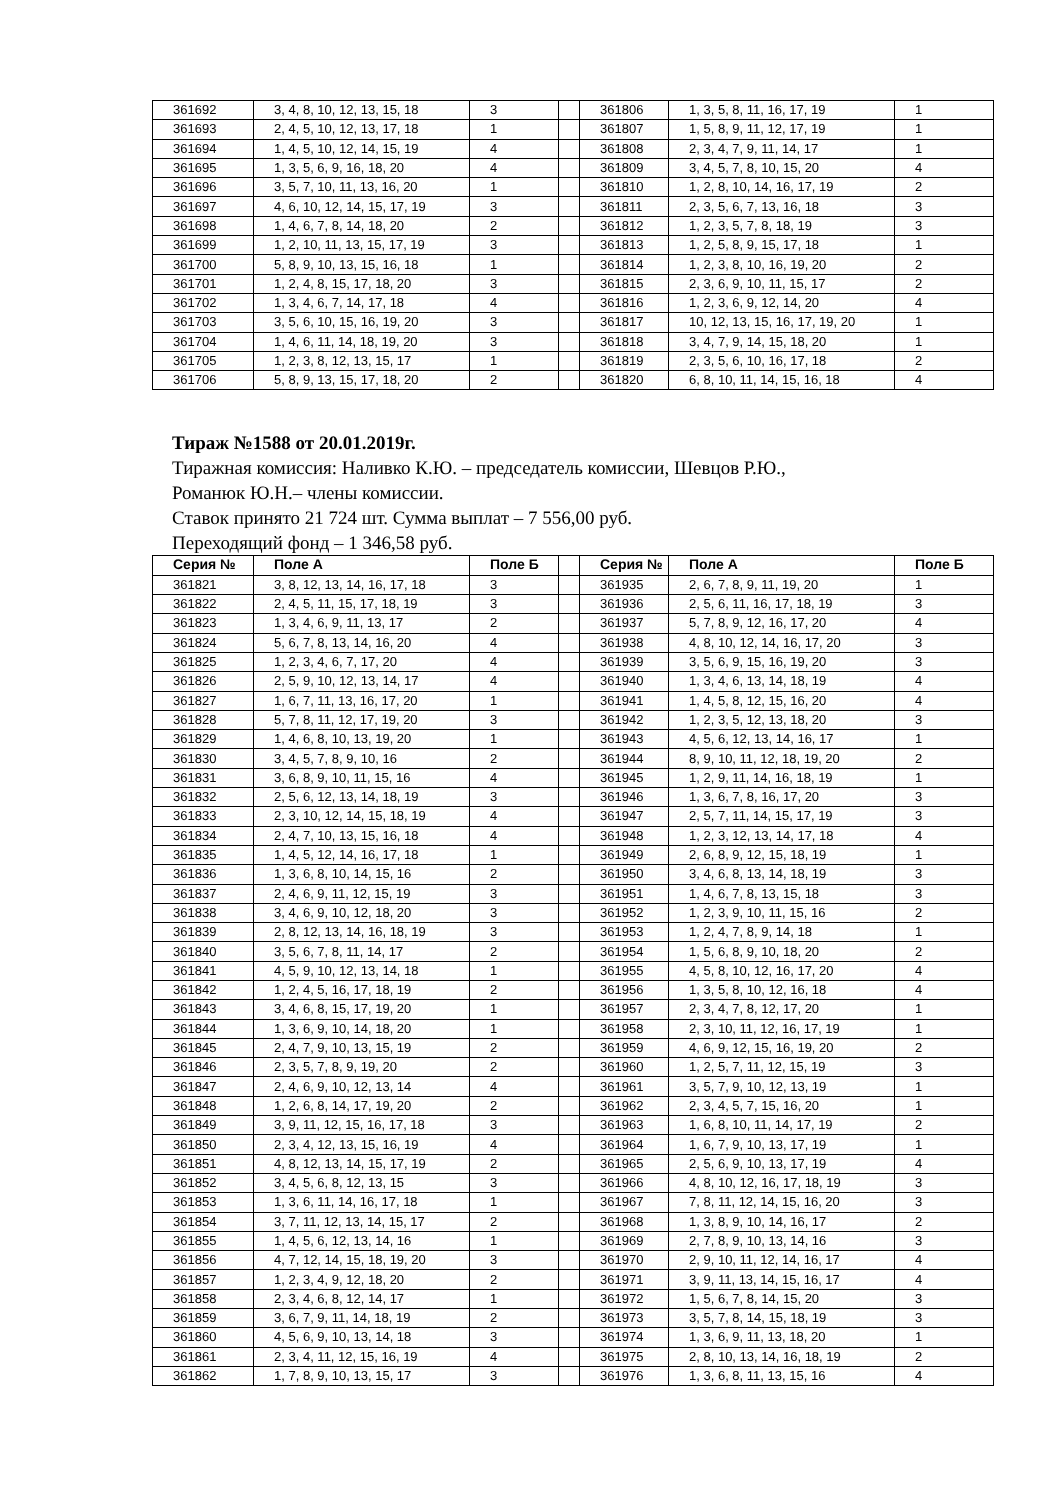| 361692 | 3, 4, 8, 10, 12, 13, 15, 18 | 3 | | 361806 | 1, 3, 5, 8, 11, 16, 17, 19 | 1 |
| 361693 | 2, 4, 5, 10, 12, 13, 17, 18 | 1 | | 361807 | 1, 5, 8, 9, 11, 12, 17, 19 | 1 |
| 361694 | 1, 4, 5, 10, 12, 14, 15, 19 | 4 | | 361808 | 2, 3, 4, 7, 9, 11, 14, 17 | 1 |
| 361695 | 1, 3, 5, 6, 9, 16, 18, 20 | 4 | | 361809 | 3, 4, 5, 7, 8, 10, 15, 20 | 4 |
| 361696 | 3, 5, 7, 10, 11, 13, 16, 20 | 1 | | 361810 | 1, 2, 8, 10, 14, 16, 17, 19 | 2 |
| 361697 | 4, 6, 10, 12, 14, 15, 17, 19 | 3 | | 361811 | 2, 3, 5, 6, 7, 13, 16, 18 | 3 |
| 361698 | 1, 4, 6, 7, 8, 14, 18, 20 | 2 | | 361812 | 1, 2, 3, 5, 7, 8, 18, 19 | 3 |
| 361699 | 1, 2, 10, 11, 13, 15, 17, 19 | 3 | | 361813 | 1, 2, 5, 8, 9, 15, 17, 18 | 1 |
| 361700 | 5, 8, 9, 10, 13, 15, 16, 18 | 1 | | 361814 | 1, 2, 3, 8, 10, 16, 19, 20 | 2 |
| 361701 | 1, 2, 4, 8, 15, 17, 18, 20 | 3 | | 361815 | 2, 3, 6, 9, 10, 11, 15, 17 | 2 |
| 361702 | 1, 3, 4, 6, 7, 14, 17, 18 | 4 | | 361816 | 1, 2, 3, 6, 9, 12, 14, 20 | 4 |
| 361703 | 3, 5, 6, 10, 15, 16, 19, 20 | 3 | | 361817 | 10, 12, 13, 15, 16, 17, 19, 20 | 1 |
| 361704 | 1, 4, 6, 11, 14, 18, 19, 20 | 3 | | 361818 | 3, 4, 7, 9, 14, 15, 18, 20 | 1 |
| 361705 | 1, 2, 3, 8, 12, 13, 15, 17 | 1 | | 361819 | 2, 3, 5, 6, 10, 16, 17, 18 | 2 |
| 361706 | 5, 8, 9, 13, 15, 17, 18, 20 | 2 | | 361820 | 6, 8, 10, 11, 14, 15, 16, 18 | 4 |
Тираж №1588 от 20.01.2019г.
Тиражная комиссия: Наливко К.Ю. – председатель комиссии, Шевцов Р.Ю.,
Романюк Ю.Н.– члены комиссии.
Ставок принято 21 724 шт. Сумма выплат – 7 556,00 руб.
Переходящий фонд – 1 346,58 руб.
| Серия № | Поле А | Поле Б | | Серия № | Поле А | Поле Б |
| --- | --- | --- | --- | --- | --- | --- |
| 361821 | 3, 8, 12, 13, 14, 16, 17, 18 | 3 | | 361935 | 2, 6, 7, 8, 9, 11, 19, 20 | 1 |
| 361822 | 2, 4, 5, 11, 15, 17, 18, 19 | 3 | | 361936 | 2, 5, 6, 11, 16, 17, 18, 19 | 3 |
| 361823 | 1, 3, 4, 6, 9, 11, 13, 17 | 2 | | 361937 | 5, 7, 8, 9, 12, 16, 17, 20 | 4 |
| 361824 | 5, 6, 7, 8, 13, 14, 16, 20 | 4 | | 361938 | 4, 8, 10, 12, 14, 16, 17, 20 | 3 |
| 361825 | 1, 2, 3, 4, 6, 7, 17, 20 | 4 | | 361939 | 3, 5, 6, 9, 15, 16, 19, 20 | 3 |
| 361826 | 2, 5, 9, 10, 12, 13, 14, 17 | 4 | | 361940 | 1, 3, 4, 6, 13, 14, 18, 19 | 4 |
| 361827 | 1, 6, 7, 11, 13, 16, 17, 20 | 1 | | 361941 | 1, 4, 5, 8, 12, 15, 16, 20 | 4 |
| 361828 | 5, 7, 8, 11, 12, 17, 19, 20 | 3 | | 361942 | 1, 2, 3, 5, 12, 13, 18, 20 | 3 |
| 361829 | 1, 4, 6, 8, 10, 13, 19, 20 | 1 | | 361943 | 4, 5, 6, 12, 13, 14, 16, 17 | 1 |
| 361830 | 3, 4, 5, 7, 8, 9, 10, 16 | 2 | | 361944 | 8, 9, 10, 11, 12, 18, 19, 20 | 2 |
| 361831 | 3, 6, 8, 9, 10, 11, 15, 16 | 4 | | 361945 | 1, 2, 9, 11, 14, 16, 18, 19 | 1 |
| 361832 | 2, 5, 6, 12, 13, 14, 18, 19 | 3 | | 361946 | 1, 3, 6, 7, 8, 16, 17, 20 | 3 |
| 361833 | 2, 3, 10, 12, 14, 15, 18, 19 | 4 | | 361947 | 2, 5, 7, 11, 14, 15, 17, 19 | 3 |
| 361834 | 2, 4, 7, 10, 13, 15, 16, 18 | 4 | | 361948 | 1, 2, 3, 12, 13, 14, 17, 18 | 4 |
| 361835 | 1, 4, 5, 12, 14, 16, 17, 18 | 1 | | 361949 | 2, 6, 8, 9, 12, 15, 18, 19 | 1 |
| 361836 | 1, 3, 6, 8, 10, 14, 15, 16 | 2 | | 361950 | 3, 4, 6, 8, 13, 14, 18, 19 | 3 |
| 361837 | 2, 4, 6, 9, 11, 12, 15, 19 | 3 | | 361951 | 1, 4, 6, 7, 8, 13, 15, 18 | 3 |
| 361838 | 3, 4, 6, 9, 10, 12, 18, 20 | 3 | | 361952 | 1, 2, 3, 9, 10, 11, 15, 16 | 2 |
| 361839 | 2, 8, 12, 13, 14, 16, 18, 19 | 3 | | 361953 | 1, 2, 4, 7, 8, 9, 14, 18 | 1 |
| 361840 | 3, 5, 6, 7, 8, 11, 14, 17 | 2 | | 361954 | 1, 5, 6, 8, 9, 10, 18, 20 | 2 |
| 361841 | 4, 5, 9, 10, 12, 13, 14, 18 | 1 | | 361955 | 4, 5, 8, 10, 12, 16, 17, 20 | 4 |
| 361842 | 1, 2, 4, 5, 16, 17, 18, 19 | 2 | | 361956 | 1, 3, 5, 8, 10, 12, 16, 18 | 4 |
| 361843 | 3, 4, 6, 8, 15, 17, 19, 20 | 1 | | 361957 | 2, 3, 4, 7, 8, 12, 17, 20 | 1 |
| 361844 | 1, 3, 6, 9, 10, 14, 18, 20 | 1 | | 361958 | 2, 3, 10, 11, 12, 16, 17, 19 | 1 |
| 361845 | 2, 4, 7, 9, 10, 13, 15, 19 | 2 | | 361959 | 4, 6, 9, 12, 15, 16, 19, 20 | 2 |
| 361846 | 2, 3, 5, 7, 8, 9, 19, 20 | 2 | | 361960 | 1, 2, 5, 7, 11, 12, 15, 19 | 3 |
| 361847 | 2, 4, 6, 9, 10, 12, 13, 14 | 4 | | 361961 | 3, 5, 7, 9, 10, 12, 13, 19 | 1 |
| 361848 | 1, 2, 6, 8, 14, 17, 19, 20 | 2 | | 361962 | 2, 3, 4, 5, 7, 15, 16, 20 | 1 |
| 361849 | 3, 9, 11, 12, 15, 16, 17, 18 | 3 | | 361963 | 1, 6, 8, 10, 11, 14, 17, 19 | 2 |
| 361850 | 2, 3, 4, 12, 13, 15, 16, 19 | 4 | | 361964 | 1, 6, 7, 9, 10, 13, 17, 19 | 1 |
| 361851 | 4, 8, 12, 13, 14, 15, 17, 19 | 2 | | 361965 | 2, 5, 6, 9, 10, 13, 17, 19 | 4 |
| 361852 | 3, 4, 5, 6, 8, 12, 13, 15 | 3 | | 361966 | 4, 8, 10, 12, 16, 17, 18, 19 | 3 |
| 361853 | 1, 3, 6, 11, 14, 16, 17, 18 | 1 | | 361967 | 7, 8, 11, 12, 14, 15, 16, 20 | 3 |
| 361854 | 3, 7, 11, 12, 13, 14, 15, 17 | 2 | | 361968 | 1, 3, 8, 9, 10, 14, 16, 17 | 2 |
| 361855 | 1, 4, 5, 6, 12, 13, 14, 16 | 1 | | 361969 | 2, 7, 8, 9, 10, 13, 14, 16 | 3 |
| 361856 | 4, 7, 12, 14, 15, 18, 19, 20 | 3 | | 361970 | 2, 9, 10, 11, 12, 14, 16, 17 | 4 |
| 361857 | 1, 2, 3, 4, 9, 12, 18, 20 | 2 | | 361971 | 3, 9, 11, 13, 14, 15, 16, 17 | 4 |
| 361858 | 2, 3, 4, 6, 8, 12, 14, 17 | 1 | | 361972 | 1, 5, 6, 7, 8, 14, 15, 20 | 3 |
| 361859 | 3, 6, 7, 9, 11, 14, 18, 19 | 2 | | 361973 | 3, 5, 7, 8, 14, 15, 18, 19 | 3 |
| 361860 | 4, 5, 6, 9, 10, 13, 14, 18 | 3 | | 361974 | 1, 3, 6, 9, 11, 13, 18, 20 | 1 |
| 361861 | 2, 3, 4, 11, 12, 15, 16, 19 | 4 | | 361975 | 2, 8, 10, 13, 14, 16, 18, 19 | 2 |
| 361862 | 1, 7, 8, 9, 10, 13, 15, 17 | 3 | | 361976 | 1, 3, 6, 8, 11, 13, 15, 16 | 4 |